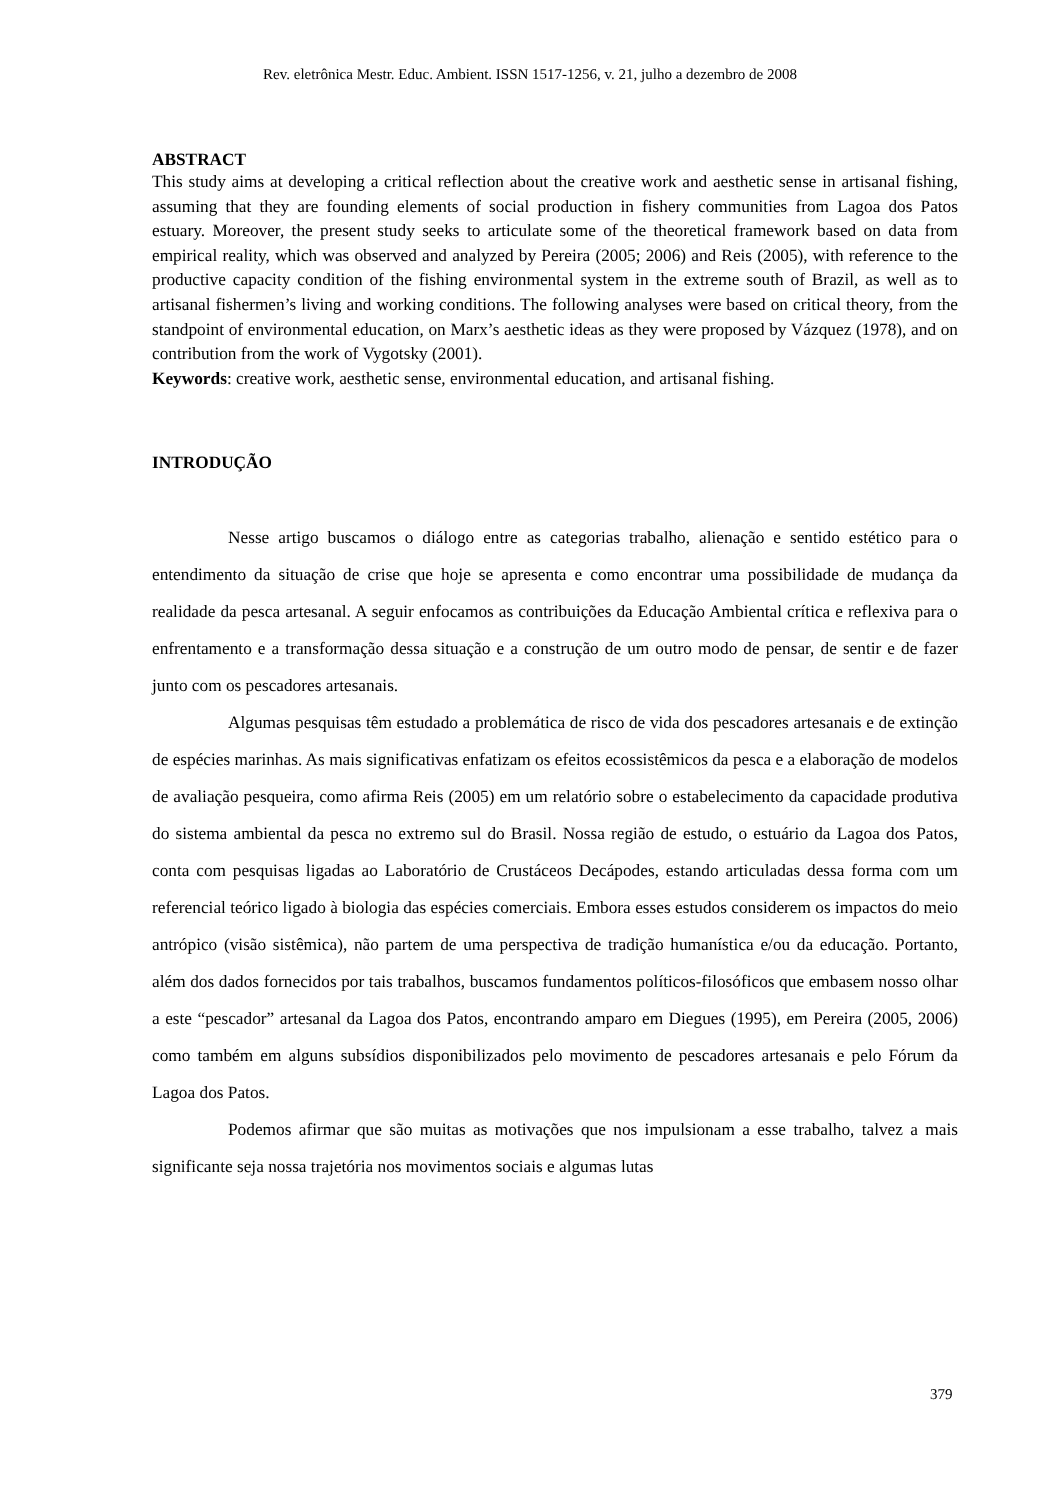Rev. eletrônica Mestr. Educ. Ambient. ISSN 1517-1256, v. 21, julho a dezembro de 2008
ABSTRACT
This study aims at developing a critical reflection about the creative work and aesthetic sense in artisanal fishing, assuming that they are founding elements of social production in fishery communities from Lagoa dos Patos estuary. Moreover, the present study seeks to articulate some of the theoretical framework based on data from empirical reality, which was observed and analyzed by Pereira (2005; 2006) and Reis (2005), with reference to the productive capacity condition of the fishing environmental system in the extreme south of Brazil, as well as to artisanal fishermen’s living and working conditions. The following analyses were based on critical theory, from the standpoint of environmental education, on Marx’s aesthetic ideas as they were proposed by Vázquez (1978), and on contribution from the work of Vygotsky (2001).
Keywords: creative work, aesthetic sense, environmental education, and artisanal fishing.
INTRODUÇÃO
Nesse artigo buscamos o diálogo entre as categorias trabalho, alienação e sentido estético para o entendimento da situação de crise que hoje se apresenta e como encontrar uma possibilidade de mudança da realidade da pesca artesanal. A seguir enfocamos as contribuições da Educação Ambiental crítica e reflexiva para o enfrentamento e a transformação dessa situação e a construção de um outro modo de pensar, de sentir e de fazer junto com os pescadores artesanais.
Algumas pesquisas têm estudado a problemática de risco de vida dos pescadores artesanais e de extinção de espécies marinhas. As mais significativas enfatizam os efeitos ecossistêmicos da pesca e a elaboração de modelos de avaliação pesqueira, como afirma Reis (2005) em um relatório sobre o estabelecimento da capacidade produtiva do sistema ambiental da pesca no extremo sul do Brasil. Nossa região de estudo, o estuário da Lagoa dos Patos, conta com pesquisas ligadas ao Laboratório de Crustáceos Decápodes, estando articuladas dessa forma com um referencial teórico ligado à biologia das espécies comerciais. Embora esses estudos considerem os impactos do meio antrópico (visão sistêmica), não partem de uma perspectiva de tradição humanística e/ou da educação. Portanto, além dos dados fornecidos por tais trabalhos, buscamos fundamentos políticos-filosóficos que embasem nosso olhar a este “pescador” artesanal da Lagoa dos Patos, encontrando amparo em Diegues (1995), em Pereira (2005, 2006) como também em alguns subsídios disponibilizados pelo movimento de pescadores artesanais e pelo Fórum da Lagoa dos Patos.
Podemos afirmar que são muitas as motivações que nos impulsionam a esse trabalho, talvez a mais significante seja nossa trajetória nos movimentos sociais e algumas lutas
379